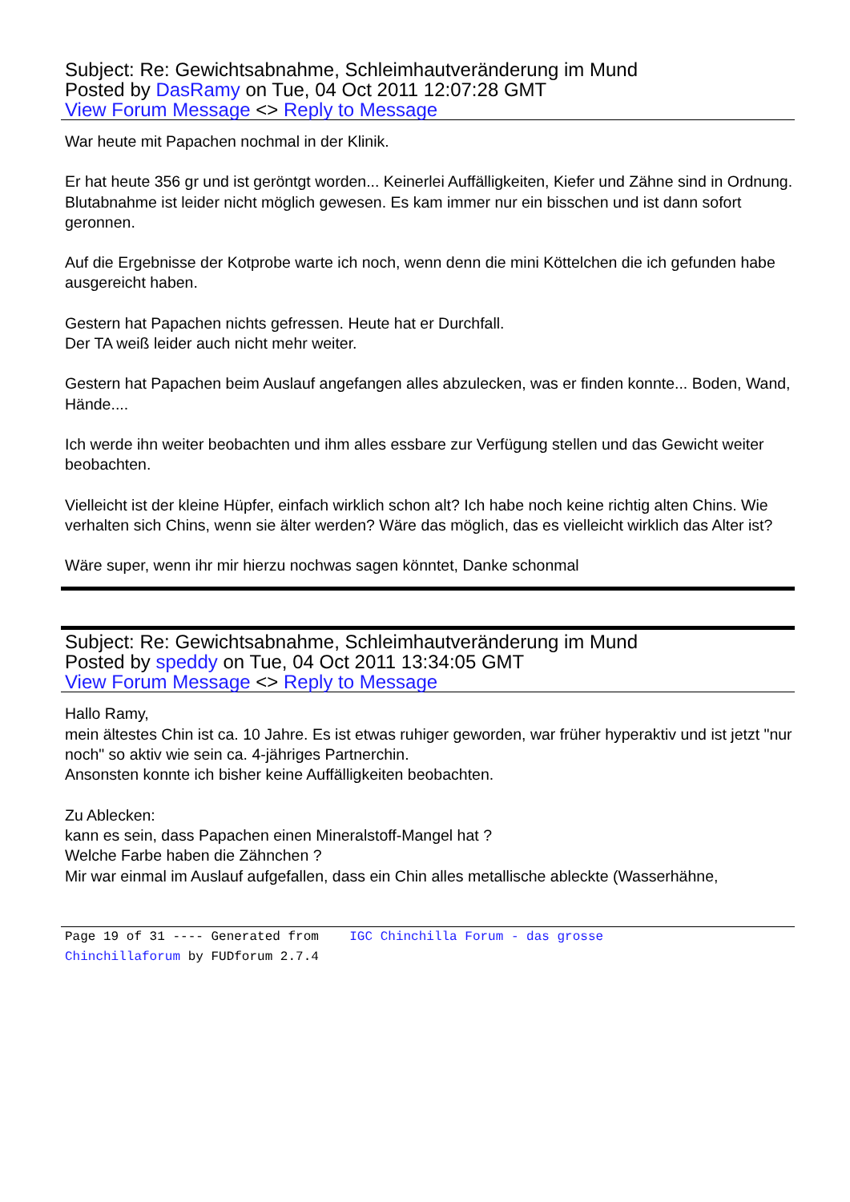Subject: Re: Gewichtsabnahme, Schleimhautveränderung im Mund
Posted by DasRamy on Tue, 04 Oct 2011 12:07:28 GMT
View Forum Message <> Reply to Message
War heute mit Papachen nochmal in der Klinik.
Er hat heute 356 gr und ist geröntgt worden... Keinerlei Auffälligkeiten, Kiefer und Zähne sind in Ordnung. Blutabnahme ist leider nicht möglich gewesen. Es kam immer nur ein bisschen und ist dann sofort geronnen.
Auf die Ergebnisse der Kotprobe warte ich noch, wenn denn die mini Köttelchen die ich gefunden habe ausgereicht haben.
Gestern hat Papachen nichts gefressen. Heute hat er Durchfall.
Der TA weiß leider auch nicht mehr weiter.
Gestern hat Papachen beim Auslauf angefangen alles abzulecken, was er finden konnte... Boden, Wand, Hände....
Ich werde ihn weiter beobachten und ihm alles essbare zur Verfügung stellen und das Gewicht weiter beobachten.
Vielleicht ist der kleine Hüpfer, einfach wirklich schon alt? Ich habe noch keine richtig alten Chins. Wie verhalten sich Chins, wenn sie älter werden? Wäre das möglich, das es vielleicht wirklich das Alter ist?
Wäre super, wenn ihr mir hierzu nochwas sagen könntet, Danke schonmal
Subject: Re: Gewichtsabnahme, Schleimhautveränderung im Mund
Posted by speddy on Tue, 04 Oct 2011 13:34:05 GMT
View Forum Message <> Reply to Message
Hallo Ramy,
mein ältestes Chin ist ca. 10 Jahre. Es ist etwas ruhiger geworden, war früher hyperaktiv und ist jetzt "nur noch" so aktiv wie sein ca. 4-jähriges Partnerchin.
Ansonsten konnte ich bisher keine Auffälligkeiten beobachten.
Zu Ablecken:
kann es sein, dass Papachen einen Mineralstoff-Mangel hat ?
Welche Farbe haben die Zähnchen ?
Mir war einmal im Auslauf aufgefallen, dass ein Chin alles metallische ableckte (Wasserhähne,
Page 19 of 31 ---- Generated from IGC Chinchilla Forum - das grosse Chinchillaforum by FUDforum 2.7.4